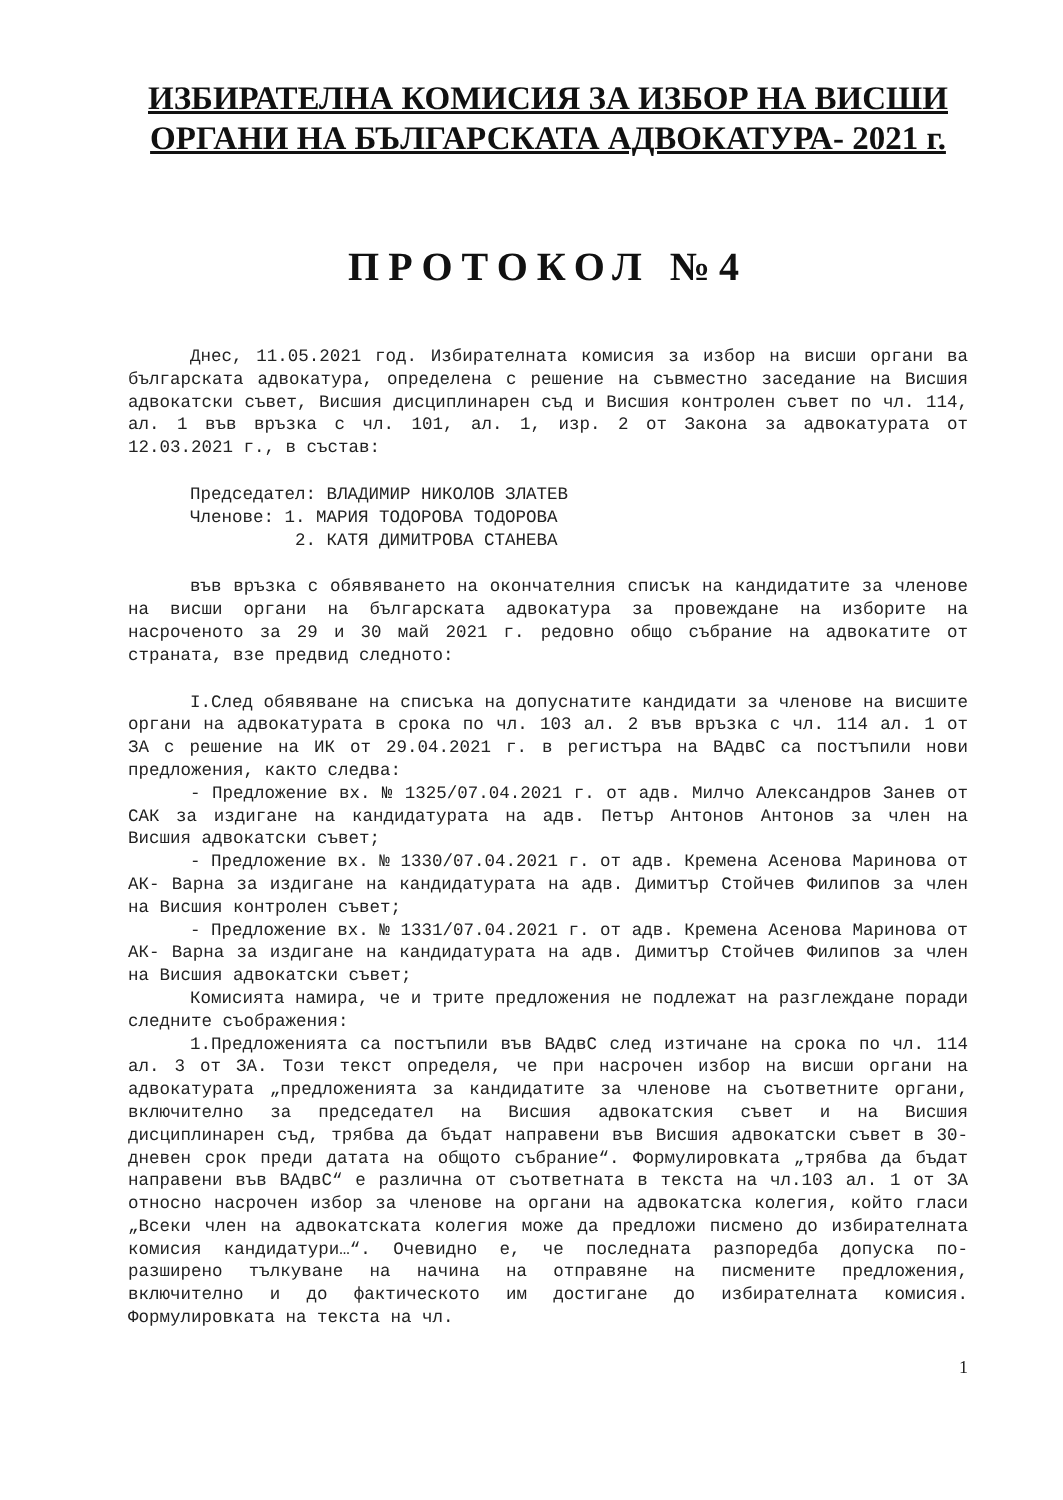ИЗБИРАТЕЛНА КОМИСИЯ ЗА ИЗБОР НА ВИСШИ
ОРГАНИ НА БЪЛГАРСКАТА АДВОКАТУРА- 2021 г.
ПРОТОКОЛ №4
Днес, 11.05.2021 год. Избирателната комисия за избор на висши органи ва българската адвокатура, определена с решение на съвместно заседание на Висшия адвокатски съвет, Висшия дисциплинарен съд и Висшия контролен съвет по чл. 114, ал. 1 във връзка с чл. 101, ал. 1, изр. 2 от Закона за адвокатурата от 12.03.2021 г., в състав:
Председател: ВЛАДИМИР НИКОЛОВ ЗЛАТЕВ
Членове: 1. МАРИЯ ТОДОРОВА ТОДОРОВА
2. КАТЯ ДИМИТРОВА СТАНЕВА
във връзка с обявяването на окончателния списък на кандидатите за членове на висши органи на българската адвокатура за провеждане на изборите на насроченото за 29 и 30 май 2021 г. редовно общо събрание на адвокатите от страната, взе предвид следното:
I.След обявяване на списъка на допуснатите кандидати за членове на висшите органи на адвокатурата в срока по чл. 103 ал. 2 във връзка с чл. 114 ал. 1 от ЗА с решение на ИК от 29.04.2021 г. в регистъра на ВАдвС са постъпили нови предложения, както следва:
- Предложение вх. № 1325/07.04.2021 г. от адв. Милчо Александров Занев от САК за издигане на кандидатурата на адв. Петър Антонов Антонов за член на Висшия адвокатски съвет;
- Предложение вх. № 1330/07.04.2021 г. от адв. Кремена Асенова Маринова от АК- Варна за издигане на кандидатурата на адв. Димитър Стойчев Филипов за член на Висшия контролен съвет;
- Предложение вх. № 1331/07.04.2021 г. от адв. Кремена Асенова Маринова от АК- Варна за издигане на кандидатурата на адв. Димитър Стойчев Филипов за член на Висшия адвокатски съвет;
Комисията намира, че и трите предложения не подлежат на разглеждане поради следните съображения:
1.Предложенията са постъпили във ВАдвС след изтичане на срока по чл. 114 ал. 3 от ЗА. Този текст определя, че при насрочен избор на висши органи на адвокатурата „предложенията за кандидатите за членове на съответните органи, включително за председател на Висшия адвокатския съвет и на Висшия дисциплинарен съд, трябва да бъдат направени във Висшия адвокатски съвет в 30-дневен срок преди датата на общото събрание“. Формулировката „трябва да бъдат направени във ВАдвС“ е различна от съответната в текста на чл.103 ал. 1 от ЗА относно насрочен избор за членове на органи на адвокатска колегия, който гласи „Всеки член на адвокатската колегия може да предложи писмено до избирателната комисия кандидатури…“. Очевидно е, че последната разпоредба допуска по- разширено тълкуване на начина на отправяне на писмените предложения, включително и до фактическото им достигане до избирателната комисия. Формулировката на текста на чл.
1